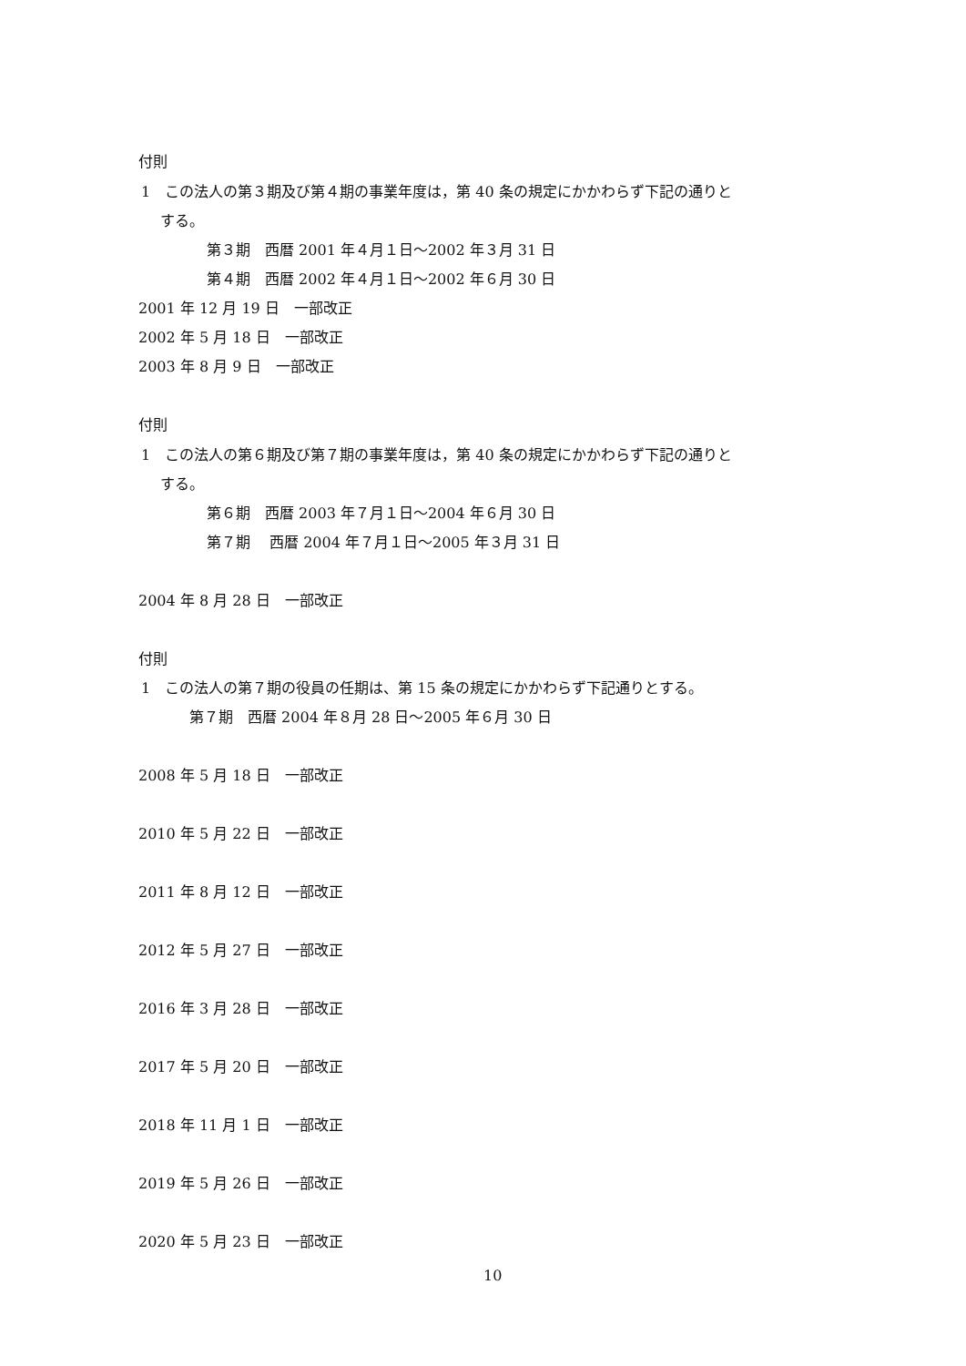付則
1　この法人の第３期及び第４期の事業年度は，第 40 条の規定にかかわらず下記の通りと
する。
第３期　西暦 2001 年４月１日～2002 年３月 31 日
第４期　西暦 2002 年４月１日～2002 年６月 30 日
2001 年 12 月 19 日　一部改正
2002 年 5 月 18 日　一部改正
2003 年 8 月 9 日　一部改正
付則
1　この法人の第６期及び第７期の事業年度は，第 40 条の規定にかかわらず下記の通りと
する。
第６期　西暦 2003 年７月１日～2004 年６月 30 日
第７期　 西暦 2004 年７月１日～2005 年３月 31 日
2004 年 8 月 28 日　一部改正
付則
1　この法人の第７期の役員の任期は、第 15 条の規定にかかわらず下記通りとする。
第７期　西暦 2004 年８月 28 日～2005 年６月 30 日
2008 年 5 月 18 日　一部改正
2010 年 5 月 22 日　一部改正
2011 年 8 月 12 日　一部改正
2012 年 5 月 27 日　一部改正
2016 年 3 月 28 日　一部改正
2017 年 5 月 20 日　一部改正
2018 年 11 月 1 日　一部改正
2019 年 5 月 26 日　一部改正
2020 年 5 月 23 日　一部改正
10